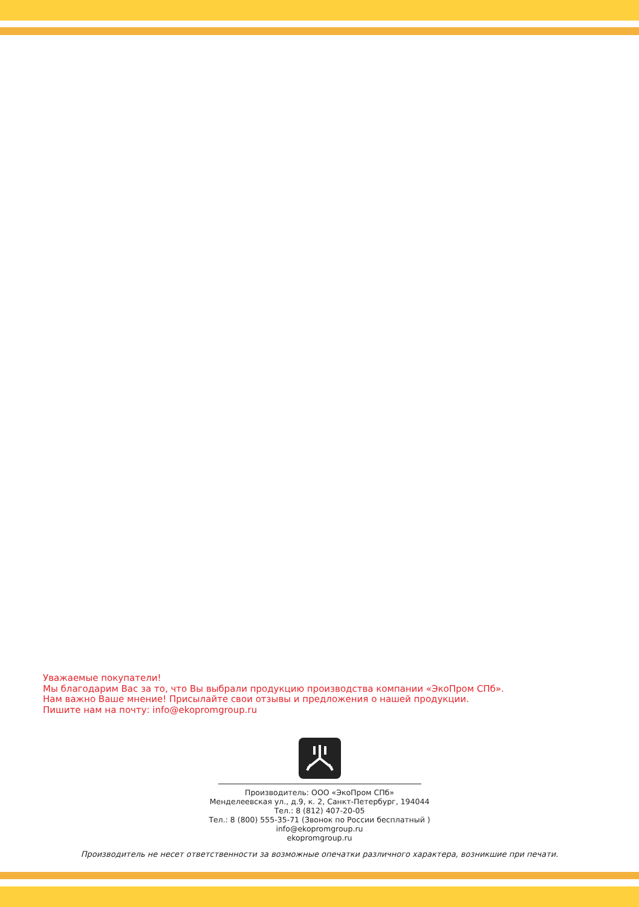Уважаемые покупатели!
Мы благодарим Вас за то, что Вы выбрали продукцию производства компании «ЭкоПром СПб».
Нам важно Ваше мнение! Присылайте свои отзывы и предложения о нашей продукции.
Пишите нам на почту: info@ekopromgroup.ru
Производитель: ООО «ЭкоПром СПб»
Менделеевская ул., д.9, к. 2, Санкт-Петербург, 194044
Тел.: 8 (812) 407-20-05
Тел.: 8 (800) 555-35-71 (Звонок по России бесплатный )
info@ekopromgroup.ru
ekopromgroup.ru
Производитель не несет ответственности за возможные опечатки различного характера, возникшие при печати.